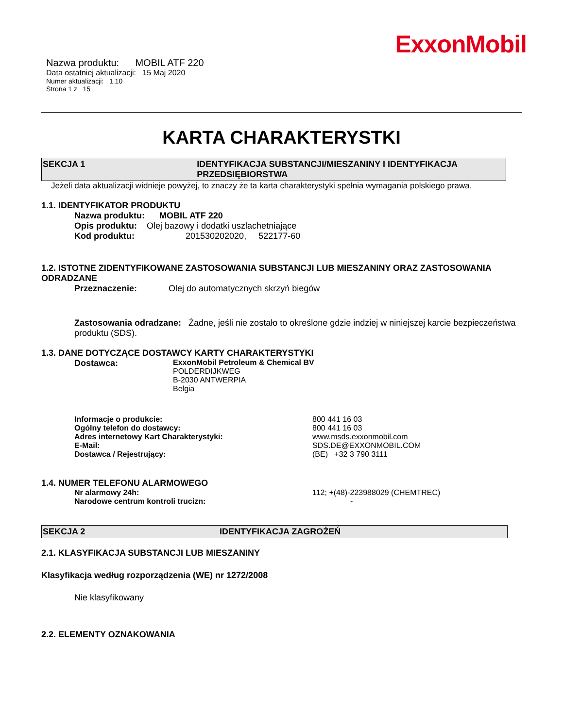ExxonMobil
Nazwa produktu: MOBIL ATF 220
Data ostatniej aktualizacji: 15 Maj 2020
Numer aktualizacji: 1.10
Strona 1 z 15
KARTA CHARAKTERYSTKI
SEKCJA 1 IDENTYFIKACJA SUBSTANCJI/MIESZANINY I IDENTYFIKACJA PRZEDSIĘBIORSTWA
Jeżeli data aktualizacji widnieje powyżej, to znaczy że ta karta charakterystyki spełnia wymagania polskiego prawa.
1.1. IDENTYFIKATOR PRODUKTU
Nazwa produktu: MOBIL ATF 220
Opis produktu: Olej bazowy i dodatki uszlachetniające
Kod produktu: 201530202020, 522177-60
1.2. ISTOTNE ZIDENTYFIKOWANE ZASTOSOWANIA SUBSTANCJI LUB MIESZANINY ORAZ ZASTOSOWANIA ODRADZANE
Przeznaczenie: Olej do automatycznych skrzyń biegów
Zastosowania odradzane: Żadne, jeśli nie zostało to określone gdzie indziej w niniejszej karcie bezpieczeństwa produktu (SDS).
1.3. DANE DOTYCZĄCE DOSTAWCY KARTY CHARAKTERYSTYKI
Dostawca: ExxonMobil Petroleum & Chemical BV
POLDERDIJKWEG
B-2030 ANTWERPIA
Belgia
Informacje o produkcie: 800 441 16 03
Ogólny telefon do dostawcy: 800 441 16 03
Adres internetowy Kart Charakterystyki: www.msds.exxonmobil.com
E-Mail: SDS.DE@EXXONMOBIL.COM
Dostawca / Rejestrujący: (BE) +32 3 790 3111
1.4. NUMER TELEFONU ALARMOWEGO
Nr alarmowy 24h: 112; +(48)-223988029 (CHEMTREC)
Narodowe centrum kontroli trucizn: -
SEKCJA 2 IDENTYFIKACJA ZAGROŻEŃ
2.1. KLASYFIKACJA SUBSTANCJI LUB MIESZANINY
Klasyfikacja według rozporządzenia (WE) nr 1272/2008
Nie klasyfikowany
2.2. ELEMENTY OZNAKOWANIA